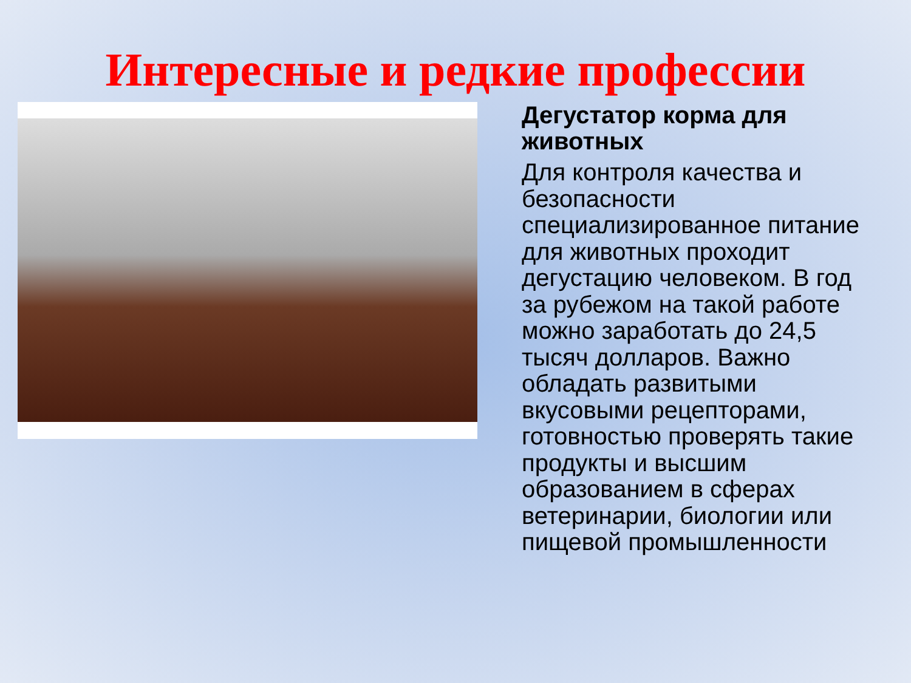Интересные и редкие профессии
Дегустатор корма для животных
Для контроля качества и безопасности специализированное питание для животных проходит дегустацию человеком. В год за рубежом на такой работе можно заработать до 24,5 тысяч долларов. Важно обладать развитыми вкусовыми рецепторами, готовностью проверять такие продукты и высшим образованием в сферах ветеринарии, биологии или пищевой промышленности